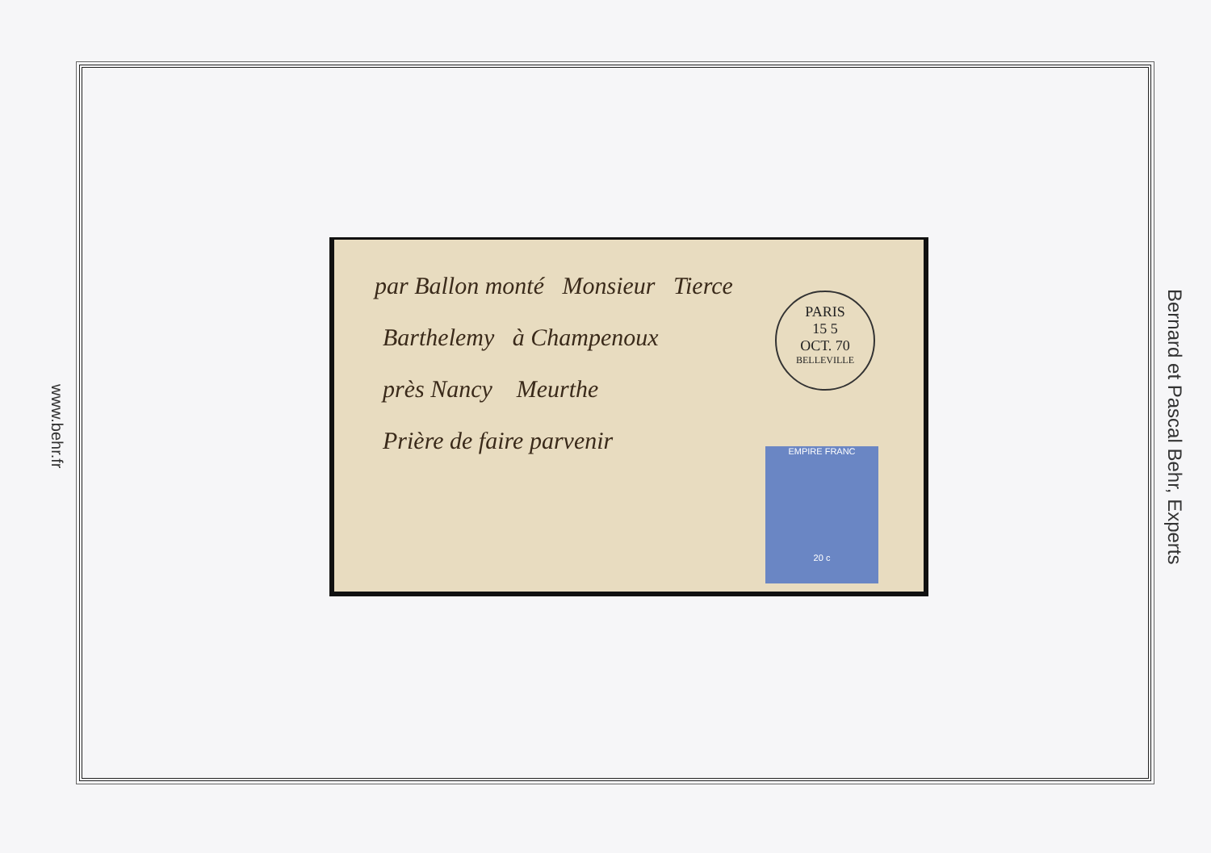www.behr.fr
par Ballon monté Monsieur Tierce
Barthelemy à Champenoux
près Nancy Meurthe
Prière de faire parvenir
PARIS
15 5
OCT. 70
BELLEVILLE
EMPIRE FRANC
20 c
Bernard et Pascal Behr, Experts